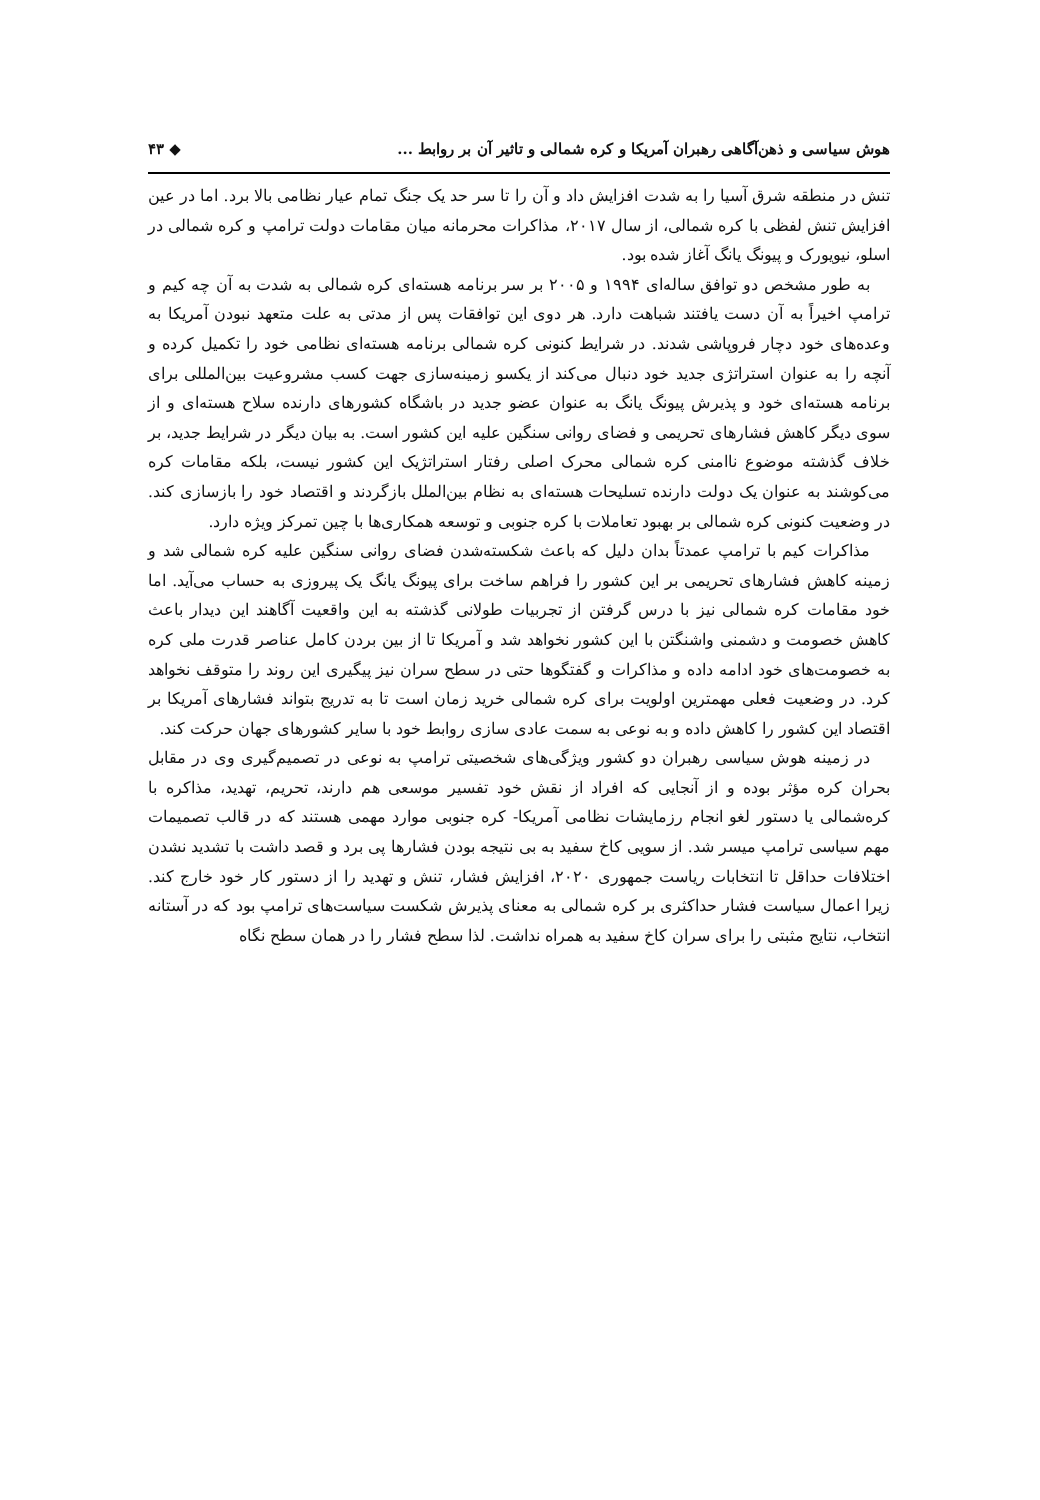هوش سیاسی و ذهن‌آگاهی رهبران آمریکا و کره شمالی و تاثیر آن بر روابط ... ◆ ۴۳
تنش در منطقه شرق آسیا را به شدت افزایش داد و آن را تا سر حد یک جنگ تمام عیار نظامی بالا برد. اما در عین افزایش تنش لفظی با کره شمالی، از سال ۲۰۱۷، مذاکرات محرمانه میان مقامات دولت ترامپ و کره شمالی در اسلو، نیویورک و پیونگ یانگ آغاز شده بود.
به طور مشخص دو توافق ساله‌ای ۱۹۹۴ و ۲۰۰۵ بر سر برنامه هسته‌ای کره شمالی به شدت به آن چه کیم و ترامپ اخیراً به آن دست یافتند شباهت دارد. هر دوی این توافقات پس از مدتی به علت متعهد نبودن آمریکا به وعده‌های خود دچار فروپاشی شدند. در شرایط کنونی کره شمالی برنامه هسته‌ای نظامی خود را تکمیل کرده و آنچه را به عنوان استراتژی جدید خود دنبال می‌کند از یکسو زمینه‌سازی جهت کسب مشروعیت بین‌المللی برای برنامه هسته‌ای خود و پذیرش پیونگ یانگ به عنوان عضو جدید در باشگاه کشورهای دارنده سلاح هسته‌ای و از سوی دیگر کاهش فشارهای تحریمی و فضای روانی سنگین علیه این کشور است. به بیان دیگر در شرایط جدید، بر خلاف گذشته موضوع ناامنی کره شمالی محرک اصلی رفتار استراتژیک این کشور نیست، بلکه مقامات کره می‌کوشند به عنوان یک دولت دارنده تسلیحات هسته‌ای به نظام بین‌الملل بازگردند و اقتصاد خود را بازسازی کند. در وضعیت کنونی کره شمالی بر بهبود تعاملات با کره جنوبی و توسعه همکاری‌ها با چین تمرکز ویژه دارد.
مذاکرات کیم با ترامپ عمدتاً بدان دلیل که باعث شکسته‌شدن فضای روانی سنگین علیه کره شمالی شد و زمینه کاهش فشارهای تحریمی بر این کشور را فراهم ساخت برای پیونگ یانگ یک پیروزی به حساب می‌آید. اما خود مقامات کره شمالی نیز با درس گرفتن از تجربیات طولانی گذشته به این واقعیت آگاهند این دیدار باعث کاهش خصومت و دشمنی واشنگتن با این کشور نخواهد شد و آمریکا تا از بین بردن کامل عناصر قدرت ملی کره به خصومت‌های خود ادامه داده و مذاکرات و گفتگوها حتی در سطح سران نیز پیگیری این روند را متوقف نخواهد کرد. در وضعیت فعلی مهمترین اولویت برای کره شمالی خرید زمان است تا به تدریج بتواند فشارهای آمریکا بر اقتصاد این کشور را کاهش داده و به نوعی به سمت عادی سازی روابط خود با سایر کشورهای جهان حرکت کند.
در زمینه هوش سیاسی رهبران دو کشور ویژگی‌های شخصیتی ترامپ به نوعی در تصمیم‌گیری وی در مقابل بحران کره مؤثر بوده و از آنجایی که افراد از نقش خود تفسیر موسعی هم دارند، تحریم، تهدید، مذاکره با کره‌شمالی یا دستور لغو انجام رزمایشات نظامی آمریکا- کره جنوبی موارد مهمی هستند که در قالب تصمیمات مهم سیاسی ترامپ میسر شد. از سویی کاخ سفید به بی نتیجه بودن فشارها پی برد و قصد داشت با تشدید نشدن اختلافات حداقل تا انتخابات ریاست جمهوری ۲۰۲۰، افزایش فشار، تنش و تهدید را از دستور کار خود خارج کند. زیرا اعمال سیاست فشار حداکثری بر کره شمالی به معنای پذیرش شکست سیاست‌های ترامپ بود که در آستانه انتخاب، نتایج مثبتی را برای سران کاخ سفید به همراه نداشت. لذا سطح فشار را در همان سطح نگاه